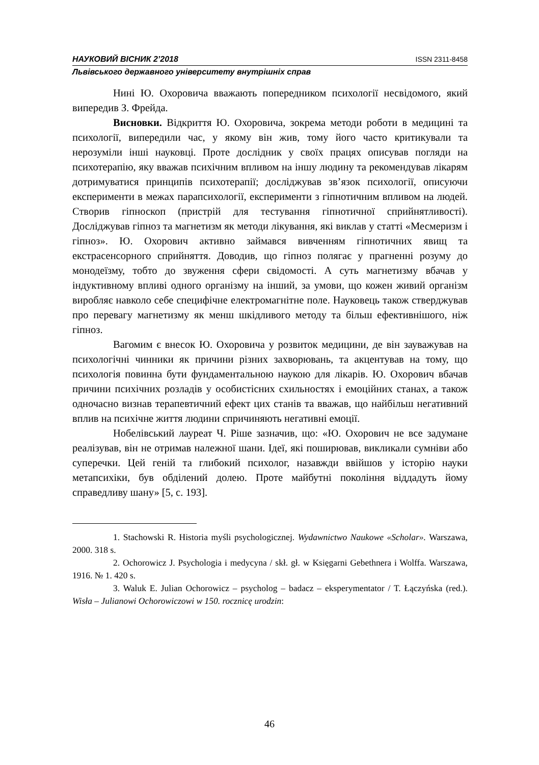НАУКОВИЙ ВІСНИК 2’2018 ISSN 2311-8458
Львівського державного університету внутрішніх справ
Нині Ю. Охоровича вважають попередником психології несвідомого, який випередив З. Фрейда.
Висновки. Відкриття Ю. Охоровича, зокрема методи роботи в медицині та психології, випередили час, у якому він жив, тому його часто критикували та нерозуміли інші науковці. Проте дослідник у своїх працях описував погляди на психотерапію, яку вважав психічним впливом на іншу людину та рекомендував лікарям дотримуватися принципів психотерапії; досліджував зв’язок психології, описуючи експерименти в межах парапсихології, експерименти з гіпнотичним впливом на людей. Створив гіпноскоп (пристрій для тестування гіпнотичної сприйнятливості). Досліджував гіпноз та магнетизм як методи лікування, які виклав у статті «Месмеризм і гіпноз». Ю. Охорович активно займався вивченням гіпнотичних явищ та екстрасенсорного сприйняття. Доводив, що гіпноз полягає у прагненні розуму до монодеїзму, тобто до звуження сфери свідомості. А суть магнетизму вбачав у індуктивному впливі одного організму на інший, за умови, що кожен живий організм виробляє навколо себе специфічне електромагнітне поле. Науковець також стверджував про перевагу магнетизму як менш шкідливого методу та більш ефективнішого, ніж гіпноз.
Вагомим є внесок Ю. Охоровича у розвиток медицини, де він зауважував на психологічні чинники як причини різних захворювань, та акцентував на тому, що психологія повинна бути фундаментальною наукою для лікарів. Ю. Охорович вбачав причини психічних розладів у особистісних схильностях і емоційних станах, а також одночасно визнав терапевтичний ефект цих станів та вважав, що найбільш негативний вплив на психічне життя людини спричиняють негативні емоції.
Нобелівський лауреат Ч. Ріше зазначив, що: «Ю. Охорович не все задумане реалізував, він не отримав належної шани. Ідеї, які поширював, викликали сумніви або суперечки. Цей геній та глибокий психолог, назавжди ввійшов у історію науки метапсихіки, був обділений долею. Проте майбутні покоління віддадуть йому справедливу шану» [5, с. 193].
1. Stachowski R. Historia myśli psychologicznej. Wydawnictwo Naukowe «Scholar». Warszawa, 2000. 318 s.
2. Ochorowicz J. Psychologia i medycyna / skł. gł. w Księgarni Gebethnera i Wolffa. Warszawa, 1916. № 1. 420 s.
3. Waluk E. Julian Ochorowicz – psycholog – badacz – eksperymentator / T. Łączyńska (red.). Wisła – Julianowi Ochorowiczowi w 150. rocznicę urodzin:
46